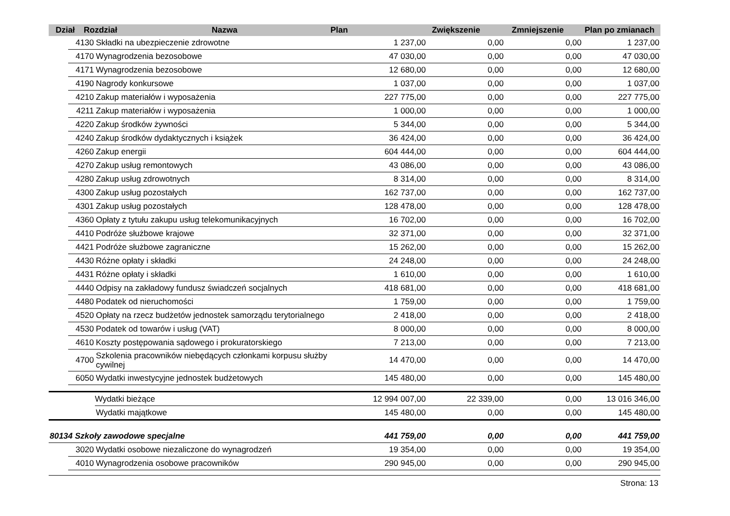| Dział | Rozdział | | Nazwa | Plan | Zwiększenie | Zmniejszenie | Plan po zmianach |
| --- | --- | --- | --- | --- | --- | --- | --- |
| | 4130 | Składki na ubezpieczenie zdrowotne | 1 237,00 | 0,00 | 0,00 | 1 237,00 |
| | 4170 | Wynagrodzenia bezosobowe | 47 030,00 | 0,00 | 0,00 | 47 030,00 |
| | 4171 | Wynagrodzenia bezosobowe | 12 680,00 | 0,00 | 0,00 | 12 680,00 |
| | 4190 | Nagrody konkursowe | 1 037,00 | 0,00 | 0,00 | 1 037,00 |
| | 4210 | Zakup materiałów i wyposażenia | 227 775,00 | 0,00 | 0,00 | 227 775,00 |
| | 4211 | Zakup materiałów i wyposażenia | 1 000,00 | 0,00 | 0,00 | 1 000,00 |
| | 4220 | Zakup środków żywności | 5 344,00 | 0,00 | 0,00 | 5 344,00 |
| | 4240 | Zakup środków dydaktycznych i książek | 36 424,00 | 0,00 | 0,00 | 36 424,00 |
| | 4260 | Zakup energii | 604 444,00 | 0,00 | 0,00 | 604 444,00 |
| | 4270 | Zakup usług remontowych | 43 086,00 | 0,00 | 0,00 | 43 086,00 |
| | 4280 | Zakup usług zdrowotnych | 8 314,00 | 0,00 | 0,00 | 8 314,00 |
| | 4300 | Zakup usług pozostałych | 162 737,00 | 0,00 | 0,00 | 162 737,00 |
| | 4301 | Zakup usług pozostałych | 128 478,00 | 0,00 | 0,00 | 128 478,00 |
| | 4360 | Opłaty z tytułu zakupu usług telekomunikacyjnych | 16 702,00 | 0,00 | 0,00 | 16 702,00 |
| | 4410 | Podróże służbowe krajowe | 32 371,00 | 0,00 | 0,00 | 32 371,00 |
| | 4421 | Podróże służbowe zagraniczne | 15 262,00 | 0,00 | 0,00 | 15 262,00 |
| | 4430 | Różne opłaty i składki | 24 248,00 | 0,00 | 0,00 | 24 248,00 |
| | 4431 | Różne opłaty i składki | 1 610,00 | 0,00 | 0,00 | 1 610,00 |
| | 4440 | Odpisy na zakładowy fundusz świadczeń socjalnych | 418 681,00 | 0,00 | 0,00 | 418 681,00 |
| | 4480 | Podatek od nieruchomości | 1 759,00 | 0,00 | 0,00 | 1 759,00 |
| | 4520 | Opłaty na rzecz budżetów jednostek samorządu terytorialnego | 2 418,00 | 0,00 | 0,00 | 2 418,00 |
| | 4530 | Podatek od towarów i usług (VAT) | 8 000,00 | 0,00 | 0,00 | 8 000,00 |
| | 4610 | Koszty postępowania sądowego i prokuratorskiego | 7 213,00 | 0,00 | 0,00 | 7 213,00 |
| | 4700 | Szkolenia pracowników niebędących członkami korpusu służby cywilnej | 14 470,00 | 0,00 | 0,00 | 14 470,00 |
| | 6050 | Wydatki inwestycyjne jednostek budżetowych | 145 480,00 | 0,00 | 0,00 | 145 480,00 |
| | | Wydatki bieżące | 12 994 007,00 | 22 339,00 | 0,00 | 13 016 346,00 |
| | | Wydatki majątkowe | 145 480,00 | 0,00 | 0,00 | 145 480,00 |
| 80134 Szkoły zawodowe specjalne | | | 441 759,00 | 0,00 | 0,00 | 441 759,00 |
| | 3020 | Wydatki osobowe niezaliczone do wynagrodzeń | 19 354,00 | 0,00 | 0,00 | 19 354,00 |
| | 4010 | Wynagrodzenia osobowe pracowników | 290 945,00 | 0,00 | 0,00 | 290 945,00 |
Strona: 13